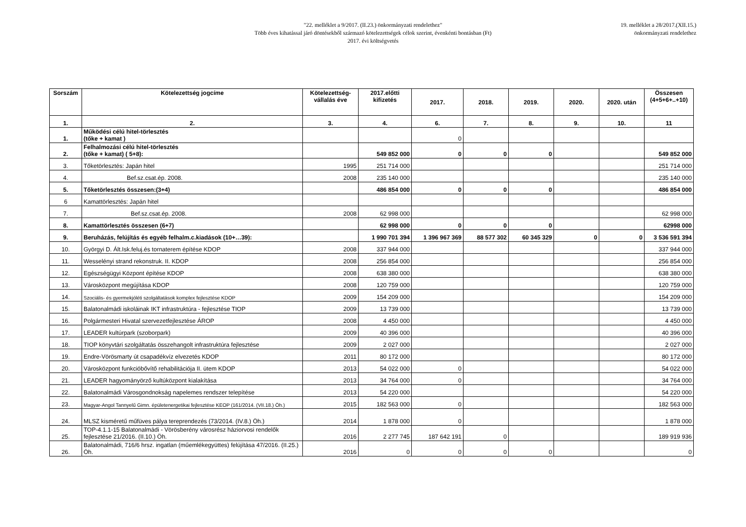"22. melléklet a 9/2017. (II.23.) önkormányzati rendelethez"
Több éves kihatással járó döntésekből származó kötelezettségek célok szerint, évenkénti bontásban (Ft)
2017. évi költségvetés
19. melléklet a 28/2017.(XII.15.)
önkormányzati rendelethez
| Sorszám | Kötelezettség jogcíme | Kötelezettség-vállalás éve | 2017.előtti kifizetés | 2017. | 2018. | 2019. | 2020. | 2020. után | Összesen (4+5+6+..+10) |
| --- | --- | --- | --- | --- | --- | --- | --- | --- | --- |
| 1. | 2. | 3. | 4. | 6. | 7. | 8. | 9. | 10. | 11 |
| 1. | Működési célú hitel-törlesztés (tőke + kamat ) | | | 0 | | | | | |
| 2. | Felhalmozási célú hitel-törlesztés (tőke + kamat) ( 5+8): | | 549 852 000 | 0 | 0 | 0 | | | 549 852 000 |
| 3. | Tőketörlesztés: Japán hitel | 1995 | 251 714 000 | | | | | | 251 714 000 |
| 4. | Bef.sz.csat.ép. 2008. | 2008 | 235 140 000 | | | | | | 235 140 000 |
| 5. | Tőketörlesztés összesen:(3+4) | | 486 854 000 | 0 | 0 | 0 | | | 486 854 000 |
| 6 | Kamattörlesztés: Japán hitel | | | | | | | | |
| 7. | Bef.sz.csat.ép. 2008. | 2008 | 62 998 000 | | | | | | 62 998 000 |
| 8. | Kamattörlesztés összesen (6+7) | | 62 998 000 | 0 | 0 | 0 | | | 62998 000 |
| 9. | Beruházás, felújítás és egyéb felhalm.c.kiadások (10+…39): | | 1 990 701 394 | 1 396 967 369 | 88 577 302 | 60 345 329 | 0 | 0 | 3 536 591 394 |
| 10. | Györgyi D. Ált.Isk.feluj.és tornaterem építése KDOP | 2008 | 337 944 000 | | | | | | 337 944 000 |
| 11. | Wesselényi strand rekonstruk. II. KDOP | 2008 | 256 854 000 | | | | | | 256 854 000 |
| 12. | Egészségügyi Központ építése KDOP | 2008 | 638 380 000 | | | | | | 638 380 000 |
| 13. | Városközpont megújítása KDOP | 2008 | 120 759 000 | | | | | | 120 759 000 |
| 14. | Szociális- és gyermekjóléti szolgáltatások komplex fejlesztése KDOP | 2009 | 154 209 000 | | | | | | 154 209 000 |
| 15. | Balatonalmádi iskoláinak IKT infrastruktúra - fejlesztése TIOP | 2009 | 13 739 000 | | | | | | 13 739 000 |
| 16. | Polgármesteri Hivatal szervezetfejlesztése ÁROP | 2008 | 4 450 000 | | | | | | 4 450 000 |
| 17. | LEADER kultúrpark (szoborpark) | 2009 | 40 396 000 | | | | | | 40 396 000 |
| 18. | TIOP könyvtári szolgáltatás összehangolt infrastruktúra fejlesztése | 2009 | 2 027 000 | | | | | | 2 027 000 |
| 19. | Endre-Vörösmarty út csapadékvíz elvezetés KDOP | 2011 | 80 172 000 | | | | | | 80 172 000 |
| 20. | Városközpont funkcióbővítő rehabilitációja II. ütem KDOP | 2013 | 54 022 000 | 0 | | | | | 54 022 000 |
| 21. | LEADER hagyományörző kultúközpont kialakítása | 2013 | 34 764 000 | 0 | | | | | 34 764 000 |
| 22. | Balatonalmádi Városgondnokság napelemes rendszer telepítése | 2013 | 54 220 000 | | | | | | 54 220 000 |
| 23. | Magyar-Angol Tannyelű Gimn. épületenergetikai fejlesztése KEOP (161/2014. (VII.18.) Öh.) | 2015 | 182 563 000 | 0 | | | | | 182 563 000 |
| 24. | MLSZ kisméretű műfüves pálya tereprendezés (73/2014. (IV.8.) Öh.) | 2014 | 1 878 000 | 0 | | | | | 1 878 000 |
| 25. | TOP-4.1.1-15 Balatonalmádi - Vörösberény városrész háziorvosi rendelők fejlesztése 21/2016. (II.10.) Öh. | 2016 | 2 277 745 | 187 642 191 | 0 | | | | 189 919 936 |
| 26. | Balatonalmádi, 716/6 hrsz. ingatlan (műemlékegyüttes) felújítása 47/2016. (II.25.) Öh. | 2016 | 0 | 0 | 0 | 0 | | | 0 |